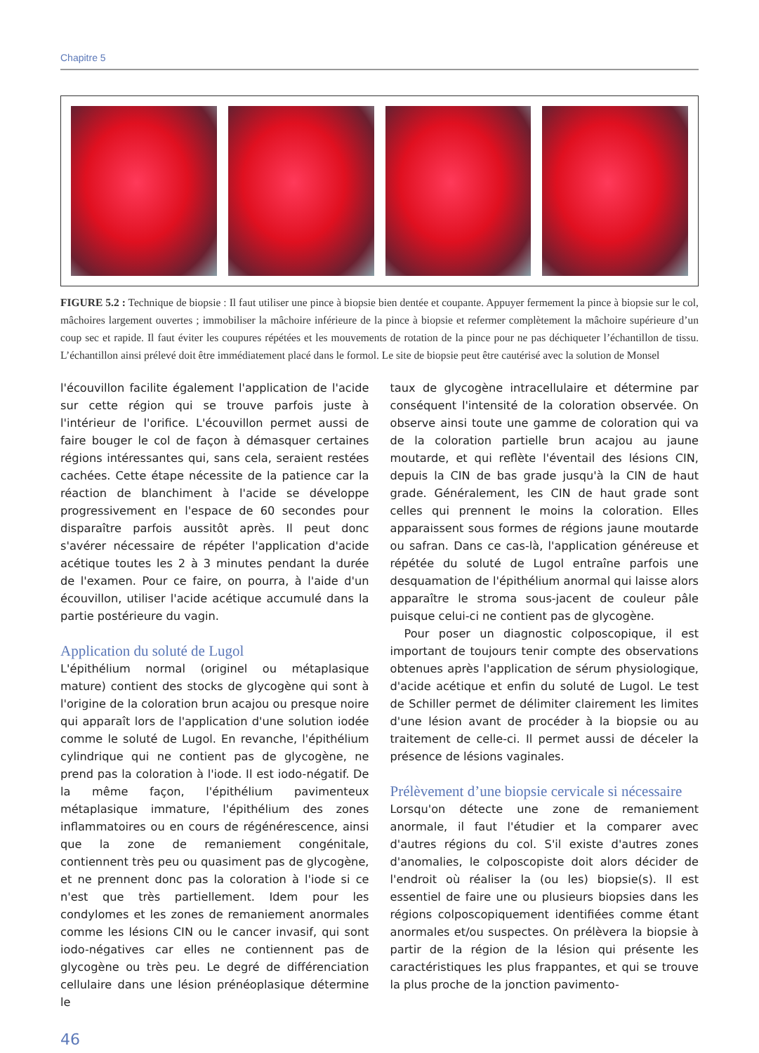Chapitre 5
FIGURE 5.2 : Technique de biopsie : Il faut utiliser une pince à biopsie bien dentée et coupante. Appuyer fermement la pince à biopsie sur le col, mâchoires largement ouvertes ; immobiliser la mâchoire inférieure de la pince à biopsie et refermer complètement la mâchoire supérieure d’un coup sec et rapide. Il faut éviter les coupures répétées et les mouvements de rotation de la pince pour ne pas déchiqueter l’échantillon de tissu. L’échantillon ainsi prélevé doit être immédiatement placé dans le formol. Le site de biopsie peut être cautérisé avec la solution de Monsel
l'écouvillon facilite également l'application de l'acide sur cette région qui se trouve parfois juste à l'intérieur de l'orifice. L'écouvillon permet aussi de faire bouger le col de façon à démasquer certaines régions intéressantes qui, sans cela, seraient restées cachées. Cette étape nécessite de la patience car la réaction de blanchiment à l'acide se développe progressivement en l'espace de 60 secondes pour disparaître parfois aussitôt après. Il peut donc s'avérer nécessaire de répéter l'application d'acide acétique toutes les 2 à 3 minutes pendant la durée de l'examen. Pour ce faire, on pourra, à l'aide d'un écouvillon, utiliser l'acide acétique accumulé dans la partie postérieure du vagin.
Application du soluté de Lugol
L'épithélium normal (originel ou métaplasique mature) contient des stocks de glycogène qui sont à l'origine de la coloration brun acajou ou presque noire qui apparaît lors de l'application d'une solution iodée comme le soluté de Lugol. En revanche, l'épithélium cylindrique qui ne contient pas de glycogène, ne prend pas la coloration à l'iode. Il est iodo-négatif. De la même façon, l'épithélium pavimenteux métaplasique immature, l'épithélium des zones inflammatoires ou en cours de régénérescence, ainsi que la zone de remaniement congénitale, contiennent très peu ou quasiment pas de glycogène, et ne prennent donc pas la coloration à l'iode si ce n'est que très partiellement. Idem pour les condylomes et les zones de remaniement anormales comme les lésions CIN ou le cancer invasif, qui sont iodo-négatives car elles ne contiennent pas de glycogène ou très peu. Le degré de différenciation cellulaire dans une lésion prénéoplasique détermine le
taux de glycogène intracellulaire et détermine par conséquent l'intensité de la coloration observée. On observe ainsi toute une gamme de coloration qui va de la coloration partielle brun acajou au jaune moutarde, et qui reflète l'éventail des lésions CIN, depuis la CIN de bas grade jusqu'à la CIN de haut grade. Généralement, les CIN de haut grade sont celles qui prennent le moins la coloration. Elles apparaissent sous formes de régions jaune moutarde ou safran. Dans ce cas-là, l'application généreuse et répétée du soluté de Lugol entraîne parfois une desquamation de l'épithélium anormal qui laisse alors apparaître le stroma sous-jacent de couleur pâle puisque celui-ci ne contient pas de glycogène.
Pour poser un diagnostic colposcopique, il est important de toujours tenir compte des observations obtenues après l'application de sérum physiologique, d'acide acétique et enfin du soluté de Lugol. Le test de Schiller permet de délimiter clairement les limites d'une lésion avant de procéder à la biopsie ou au traitement de celle-ci. Il permet aussi de déceler la présence de lésions vaginales.
Prélèvement d’une biopsie cervicale si nécessaire
Lorsqu'on détecte une zone de remaniement anormale, il faut l'étudier et la comparer avec d'autres régions du col. S'il existe d'autres zones d'anomalies, le colposcopiste doit alors décider de l'endroit où réaliser la (ou les) biopsie(s). Il est essentiel de faire une ou plusieurs biopsies dans les régions colposcopiquement identifiées comme étant anormales et/ou suspectes. On prélèvera la biopsie à partir de la région de la lésion qui présente les caractéristiques les plus frappantes, et qui se trouve la plus proche de la jonction pavimento-
46